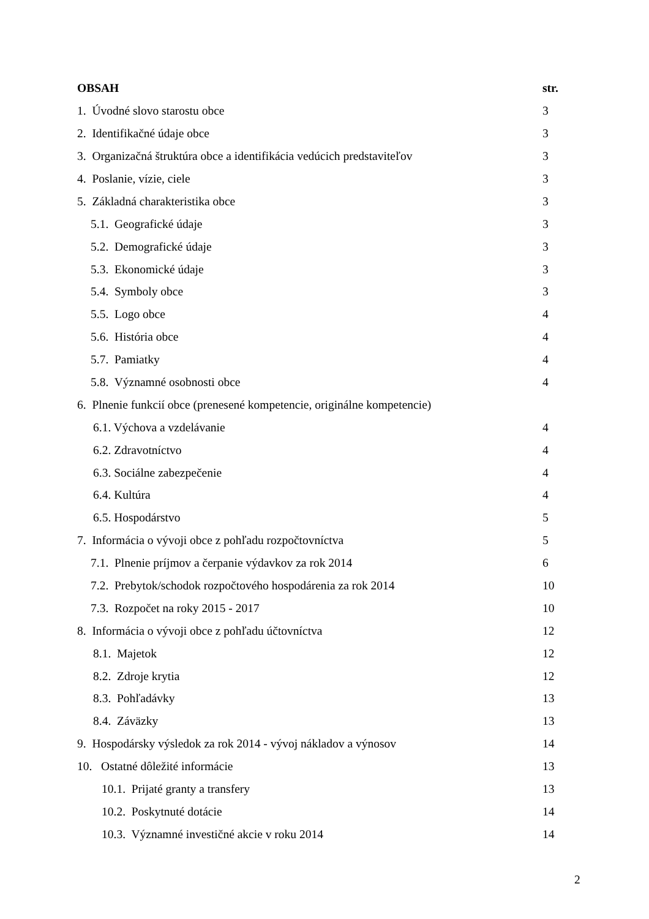OBSAH str.
1. Úvodné slovo starostu obce 3
2. Identifikačné údaje obce 3
3. Organizačná štruktúra obce a identifikácia vedúcich predstaviteľov 3
4. Poslanie, vízie, ciele 3
5. Základná charakteristika obce 3
5.1. Geografické údaje 3
5.2. Demografické údaje 3
5.3. Ekonomické údaje 3
5.4. Symboly obce 3
5.5. Logo obce 4
5.6. História obce 4
5.7. Pamiatky 4
5.8. Významné osobnosti obce 4
6. Plnenie funkcií obce (prenesené kompetencie, originálne kompetencie)
6.1. Výchova a vzdelávanie 4
6.2. Zdravotníctvo 4
6.3. Sociálne zabezpečenie 4
6.4. Kultúra 4
6.5. Hospodárstvo 5
7. Informácia o vývoji obce z pohľadu rozpočtovníctva 5
7.1. Plnenie príjmov a čerpanie výdavkov za rok 2014 6
7.2. Prebytok/schodok rozpočtového hospodárenia za rok 2014 10
7.3. Rozpočet na roky 2015 - 2017 10
8. Informácia o vývoji obce z pohľadu účtovníctva 12
8.1. Majetok 12
8.2. Zdroje krytia 12
8.3. Pohľadávky 13
8.4. Záväzky 13
9. Hospodársky výsledok za rok 2014 - vývoj nákladov a výnosov 14
10. Ostatné dôležité informácie 13
10.1. Prijaté granty a transfery 13
10.2. Poskytnuté dotácie 14
10.3. Významné investičné akcie v roku 2014 14
2